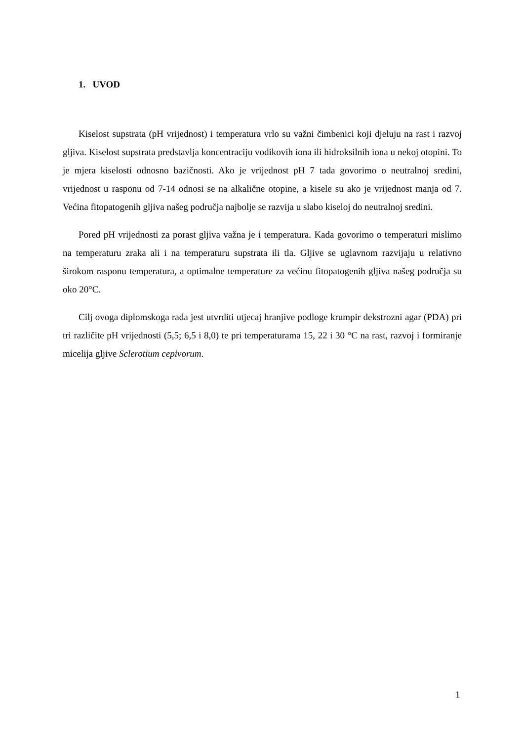1. UVOD
Kiselost supstrata (pH vrijednost) i temperatura vrlo su važni čimbenici koji djeluju na rast i razvoj gljiva. Kiselost supstrata predstavlja koncentraciju vodikovih iona ili hidroksilnih iona u nekoj otopini. To je mjera kiselosti odnosno bazičnosti. Ako je vrijednost pH 7 tada govorimo o neutralnoj sredini, vrijednost u rasponu od 7-14 odnosi se na alkalične otopine, a kisele su ako je vrijednost manja od 7. Većina fitopatogenih gljiva našeg područja najbolje se razvija u slabo kiseloj do neutralnoj sredini.
Pored pH vrijednosti za porast gljiva važna je i temperatura. Kada govorimo o temperaturi mislimo na temperaturu zraka ali i na temperaturu supstrata ili tla. Gljive se uglavnom razvijaju u relativno širokom rasponu temperatura, a optimalne temperature za većinu fitopatogenih gljiva našeg područja su oko 20°C.
Cilj ovoga diplomskoga rada jest utvrditi utjecaj hranjive podloge krumpir dekstrozni agar (PDA) pri tri različite pH vrijednosti (5,5; 6,5 i 8,0) te pri temperaturama 15, 22 i 30 °C na rast, razvoj i formiranje micelija gljive Sclerotium cepivorum.
1